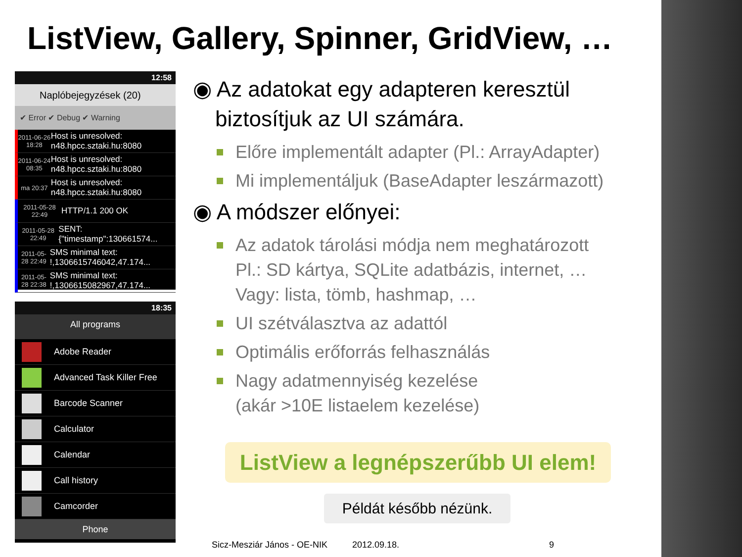ListView, Gallery, Spinner, GridView, …
12:58
Naplóbejegyzések (20)
✔ Error ✔ Debug ✔ Warning
2011-06-26 18:28
Host is unresolved: n48.hpcc.sztaki.hu:8080
2011-06-24 08:35
Host is unresolved: n48.hpcc.sztaki.hu:8080
ma 20:37
Host is unresolved: n48.hpcc.sztaki.hu:8080
2011-05-28 22:49
HTTP/1.1 200 OK
2011-05-28 22:49
SENT: {"timestamp":130661574...
2011-05-28 22:49
SMS minimal text: !,1306615746042,47.174...
2011-05-28 22:38
SMS minimal text: !,1306615082967,47.174...
18:35
All programs
Adobe Reader
Advanced Task Killer Free
Barcode Scanner
Calculator
Calendar
Call history
Camcorder
Phone
◉ Az adatokat egy adapteren keresztül biztosítjuk az UI számára.
Előre implementált adapter (Pl.: ArrayAdapter)
Mi implementáljuk (BaseAdapter leszármazott)
◉ A módszer előnyei:
Az adatok tárolási módja nem meghatározott
Pl.: SD kártya, SQLite adatbázis, internet, …
Vagy: lista, tömb, hashmap, …
UI szétválasztva az adattól
Optimális erőforrás felhasználás
Nagy adatmennyiség kezelése
(akár >10E listaelem kezelése)
ListView a legnépszerűbb UI elem!
Példát később nézünk.
Sicz-Mesziár János - OE-NIK 2012.09.18. 9